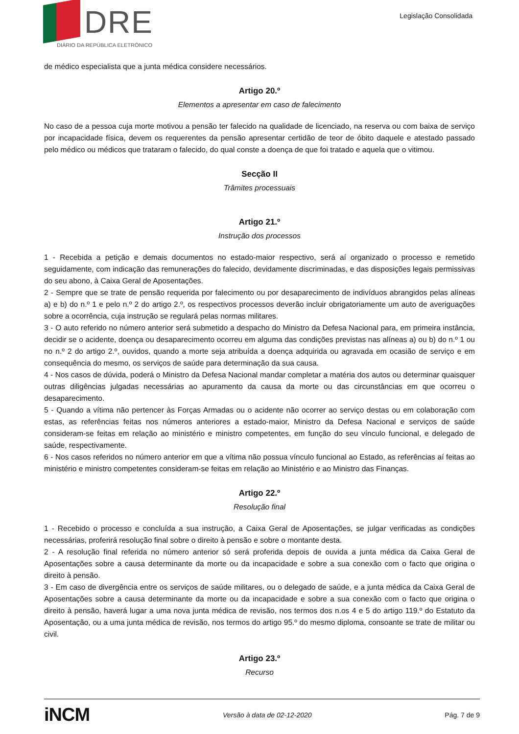DRE
DIÁRIO DA REPÚBLICA ELETRÓNICO
Legislação Consolidada
de médico especialista que a junta médica considere necessários.
Artigo 20.º
Elementos a apresentar em caso de falecimento
No caso de a pessoa cuja morte motivou a pensão ter falecido na qualidade de licenciado, na reserva ou com baixa de serviço por incapacidade física, devem os requerentes da pensão apresentar certidão de teor de óbito daquele e atestado passado pelo médico ou médicos que trataram o falecido, do qual conste a doença de que foi tratado e aquela que o vitimou.
Secção II
Trâmites processuais
Artigo 21.º
Instrução dos processos
1 - Recebida a petição e demais documentos no estado-maior respectivo, será aí organizado o processo e remetido seguidamente, com indicação das remunerações do falecido, devidamente discriminadas, e das disposições legais permissivas do seu abono, à Caixa Geral de Aposentações.
2 - Sempre que se trate de pensão requerida por falecimento ou por desaparecimento de indivíduos abrangidos pelas alíneas a) e b) do n.º 1 e pelo n.º 2 do artigo 2.º, os respectivos processos deverão incluir obrigatoriamente um auto de averiguações sobre a ocorrência, cuja instrução se regulará pelas normas militares.
3 - O auto referido no número anterior será submetido a despacho do Ministro da Defesa Nacional para, em primeira instância, decidir se o acidente, doença ou desaparecimento ocorreu em alguma das condições previstas nas alíneas a) ou b) do n.º 1 ou no n.º 2 do artigo 2.º, ouvidos, quando a morte seja atribuída a doença adquirida ou agravada em ocasião de serviço e em consequência do mesmo, os serviços de saúde para determinação da sua causa.
4 - Nos casos de dúvida, poderá o Ministro da Defesa Nacional mandar completar a matéria dos autos ou determinar quaisquer outras diligências julgadas necessárias ao apuramento da causa da morte ou das circunstâncias em que ocorreu o desaparecimento.
5 - Quando a vítima não pertencer às Forças Armadas ou o acidente não ocorrer ao serviço destas ou em colaboração com estas, as referências feitas nos números anteriores a estado-maior, Ministro da Defesa Nacional e serviços de saúde consideram-se feitas em relação ao ministério e ministro competentes, em função do seu vínculo funcional, e delegado de saúde, respectivamente.
6 - Nos casos referidos no número anterior em que a vítima não possua vínculo funcional ao Estado, as referências aí feitas ao ministério e ministro competentes consideram-se feitas em relação ao Ministério e ao Ministro das Finanças.
Artigo 22.º
Resolução final
1 - Recebido o processo e concluída a sua instrução, a Caixa Geral de Aposentações, se julgar verificadas as condições necessárias, proferirá resolução final sobre o direito à pensão e sobre o montante desta.
2 - A resolução final referida no número anterior só será proferida depois de ouvida a junta médica da Caixa Geral de Aposentações sobre a causa determinante da morte ou da incapacidade e sobre a sua conexão com o facto que origina o direito à pensão.
3 - Em caso de divergência entre os serviços de saúde militares, ou o delegado de saúde, e a junta médica da Caixa Geral de Aposentações sobre a causa determinante da morte ou da incapacidade e sobre a sua conexão com o facto que origina o direito à pensão, haverá lugar a uma nova junta médica de revisão, nos termos dos n.os 4 e 5 do artigo 119.º do Estatuto da Aposentação, ou a uma junta médica de revisão, nos termos do artigo 95.º do mesmo diploma, consoante se trate de militar ou civil.
Artigo 23.º
Recurso
iNCM
Versão à data de 02-12-2020 Pág. 7 de 9